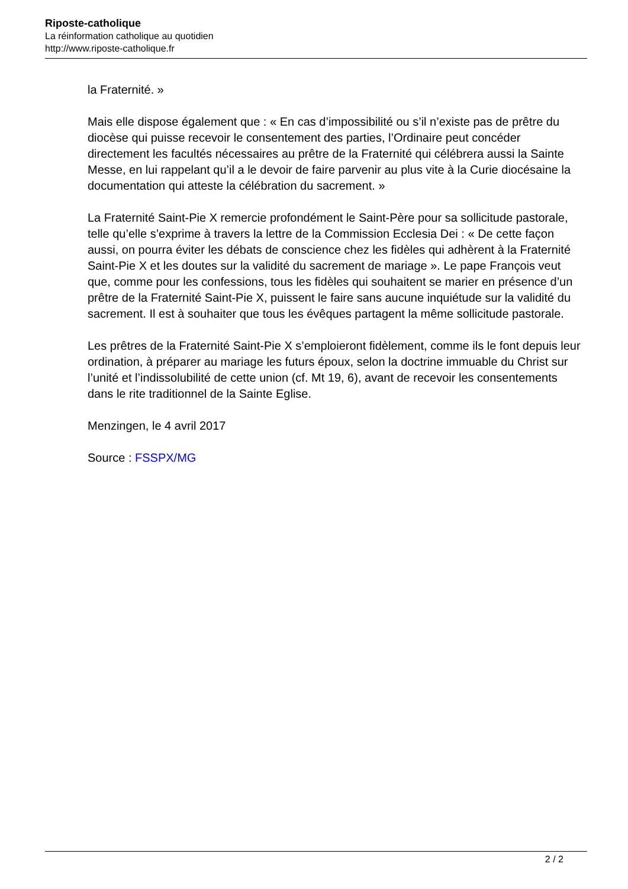Riposte-catholique
La réinformation catholique au quotidien
http://www.riposte-catholique.fr
la Fraternité. »
Mais elle dispose également que : « En cas d’impossibilité ou s’il n’existe pas de prêtre du diocèse qui puisse recevoir le consentement des parties, l’Ordinaire peut concéder directement les facultés nécessaires au prêtre de la Fraternité qui célébrera aussi la Sainte Messe, en lui rappelant qu’il a le devoir de faire parvenir au plus vite à la Curie diocésaine la documentation qui atteste la célébration du sacrement. »
La Fraternité Saint-Pie X remercie profondément le Saint-Père pour sa sollicitude pastorale, telle qu’elle s’exprime à travers la lettre de la Commission Ecclesia Dei : « De cette façon aussi, on pourra éviter les débats de conscience chez les fidèles qui adhèrent à la Fraternité Saint-Pie X et les doutes sur la validité du sacrement de mariage ». Le pape François veut que, comme pour les confessions, tous les fidèles qui souhaitent se marier en présence d’un prêtre de la Fraternité Saint-Pie X, puissent le faire sans aucune inquiétude sur la validité du sacrement. Il est à souhaiter que tous les évêques partagent la même sollicitude pastorale.
Les prêtres de la Fraternité Saint-Pie X s’emploieront fidèlement, comme ils le font depuis leur ordination, à préparer au mariage les futurs époux, selon la doctrine immuable du Christ sur l’unité et l’indissolubilité de cette union (cf. Mt 19, 6), avant de recevoir les consentements dans le rite traditionnel de la Sainte Eglise.
Menzingen, le 4 avril 2017
Source : FSSPX/MG
2 / 2